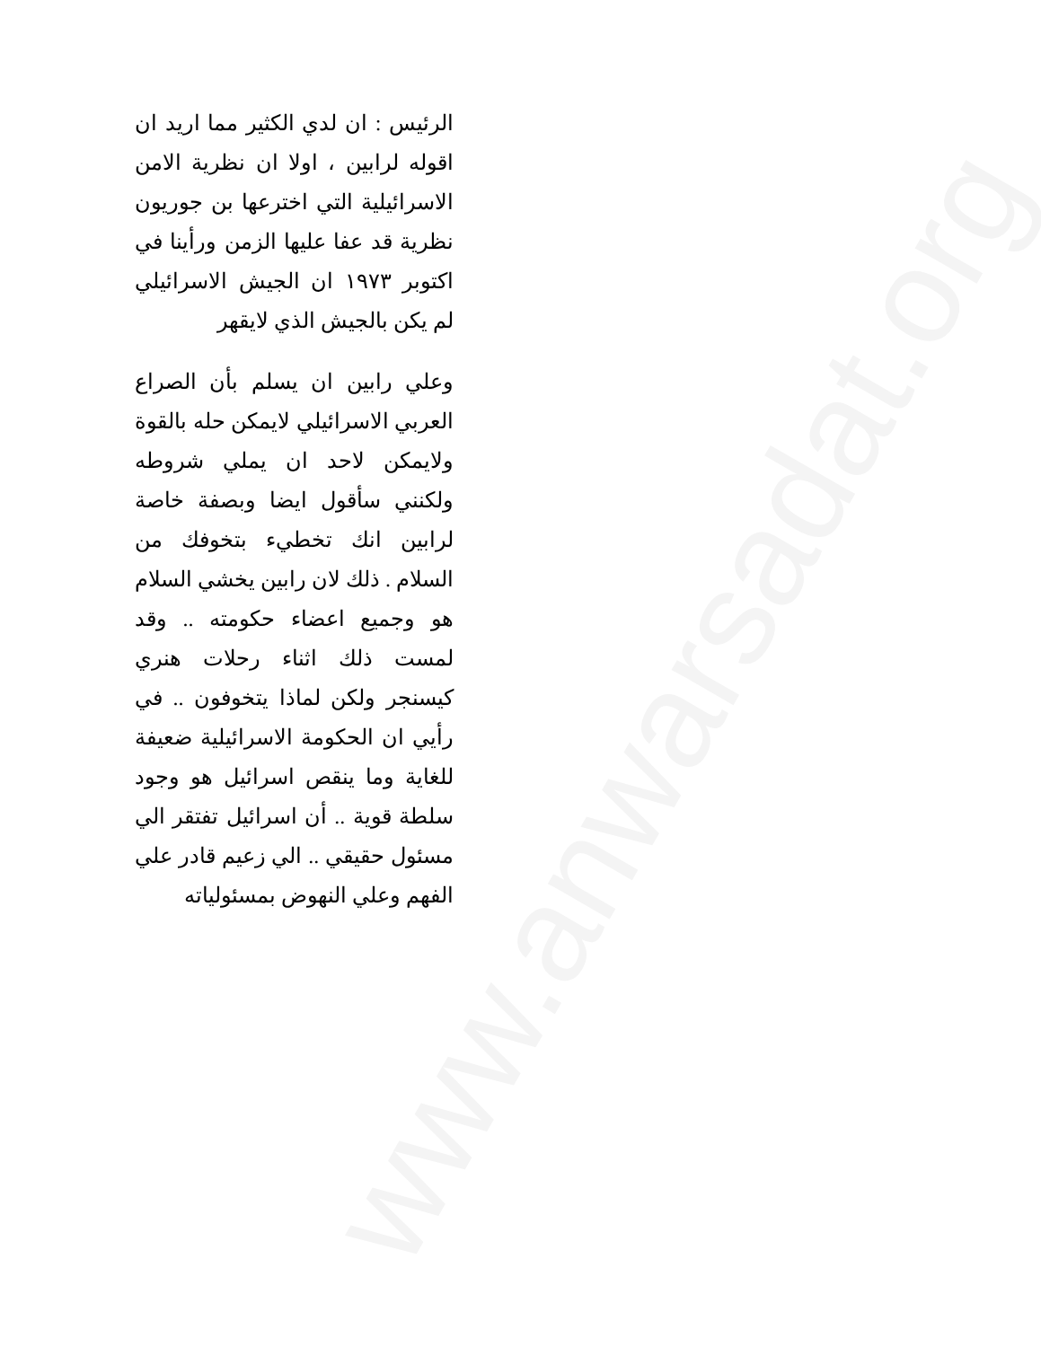www.anwarsadat.org
الرئيس : ان لدي الكثير مما اريد ان اقوله لرابين ، اولا ان نظرية الامن الاسرائيلية التي اخترعها بن جوريون نظرية قد عفا عليها الزمن ورأينا في اكتوبر ١٩٧٣ ان الجيش الاسرائيلي لم يكن بالجيش الذي لايقهر
وعلي رابين ان يسلم بأن الصراع العربي الاسرائيلي لايمكن حله بالقوة ولايمكن لاحد ان يملي شروطه ولكنني سأقول ايضا وبصفة خاصة لرابين انك تخطيء بتخوفك من السلام . ذلك لان رابين يخشي السلام هو وجميع اعضاء حكومته .. وقد لمست ذلك اثناء رحلات هنري كيسنجر ولكن لماذا يتخوفون .. في رأيي ان الحكومة الاسرائيلية ضعيفة للغاية وما ينقص اسرائيل هو وجود سلطة قوية .. أن اسرائيل تفتقر الي مسئول حقيقي .. الي زعيم قادر علي الفهم وعلي النهوض بمسئولياته